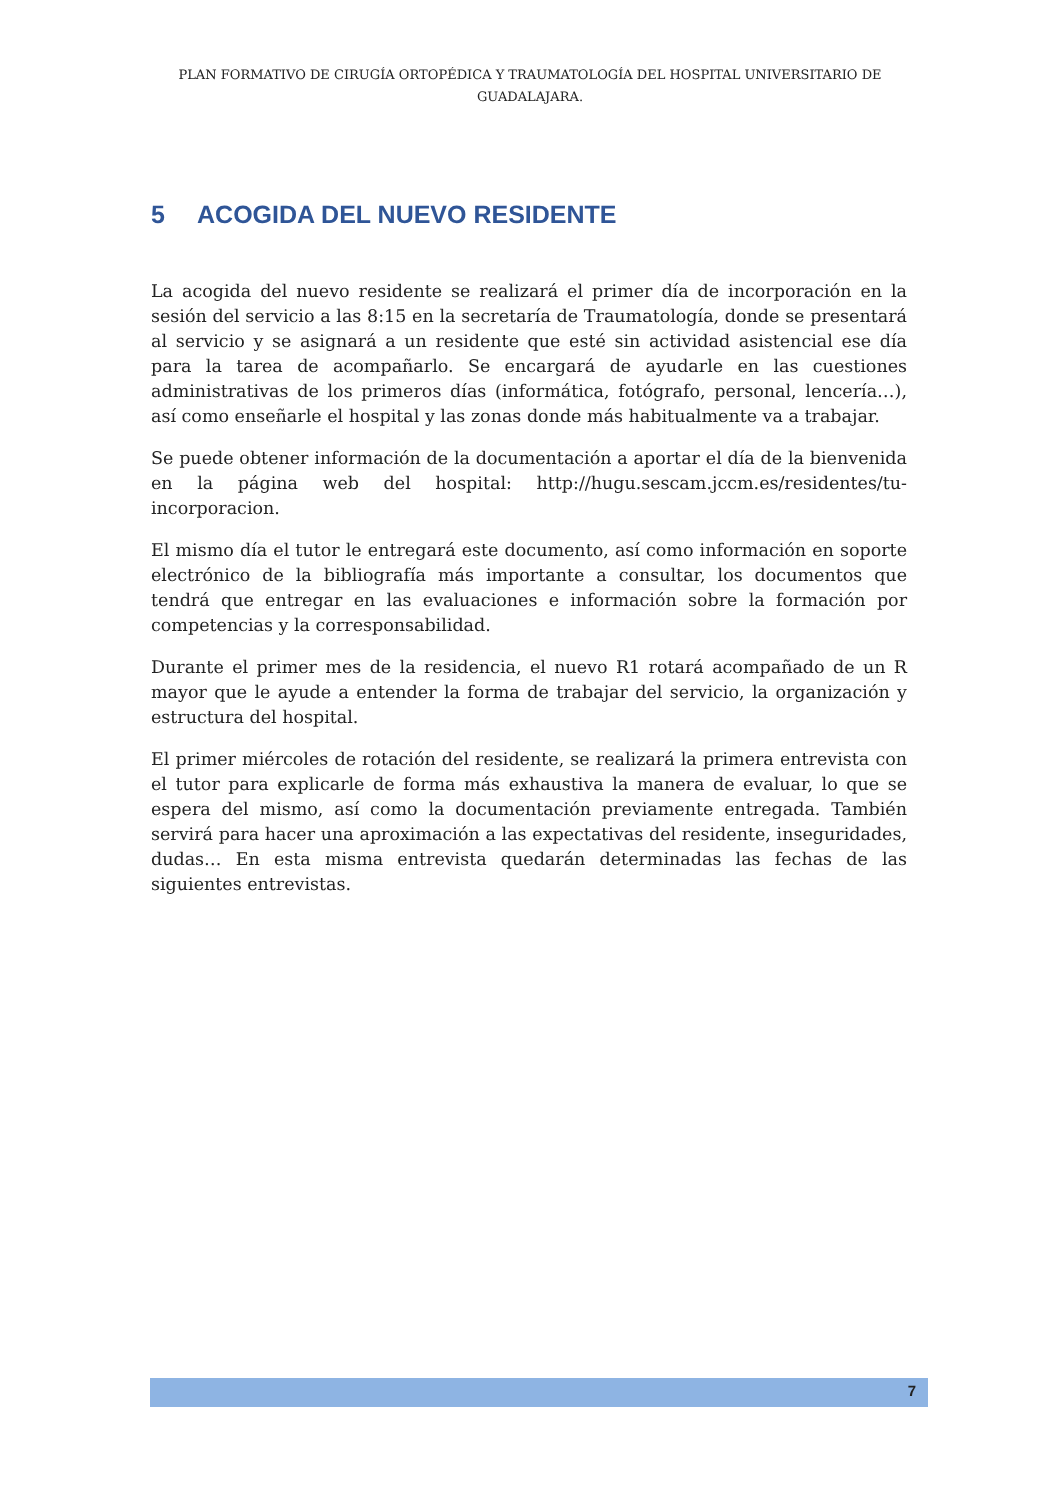PLAN FORMATIVO DE CIRUGÍA ORTOPÉDICA Y TRAUMATOLOGÍA DEL HOSPITAL UNIVERSITARIO DE GUADALAJARA.
5 ACOGIDA DEL NUEVO RESIDENTE
La acogida del nuevo residente se realizará el primer día de incorporación en la sesión del servicio a las 8:15 en la secretaría de Traumatología, donde se presentará al servicio y se asignará a un residente que esté sin actividad asistencial ese día para la tarea de acompañarlo. Se encargará de ayudarle en las cuestiones administrativas de los primeros días (informática, fotógrafo, personal, lencería…), así como enseñarle el hospital y las zonas donde más habitualmente va a trabajar.
Se puede obtener información de la documentación a aportar el día de la bienvenida en la página web del hospital: http://hugu.sescam.jccm.es/residentes/tu-incorporacion.
El mismo día el tutor le entregará este documento, así como información en soporte electrónico de la bibliografía más importante a consultar, los documentos que tendrá que entregar en las evaluaciones e información sobre la formación por competencias y la corresponsabilidad.
Durante el primer mes de la residencia, el nuevo R1 rotará acompañado de un R mayor que le ayude a entender la forma de trabajar del servicio, la organización y estructura del hospital.
El primer miércoles de rotación del residente, se realizará la primera entrevista con el tutor para explicarle de forma más exhaustiva la manera de evaluar, lo que se espera del mismo, así como la documentación previamente entregada. También servirá para hacer una aproximación a las expectativas del residente, inseguridades, dudas… En esta misma entrevista quedarán determinadas las fechas de las siguientes entrevistas.
7